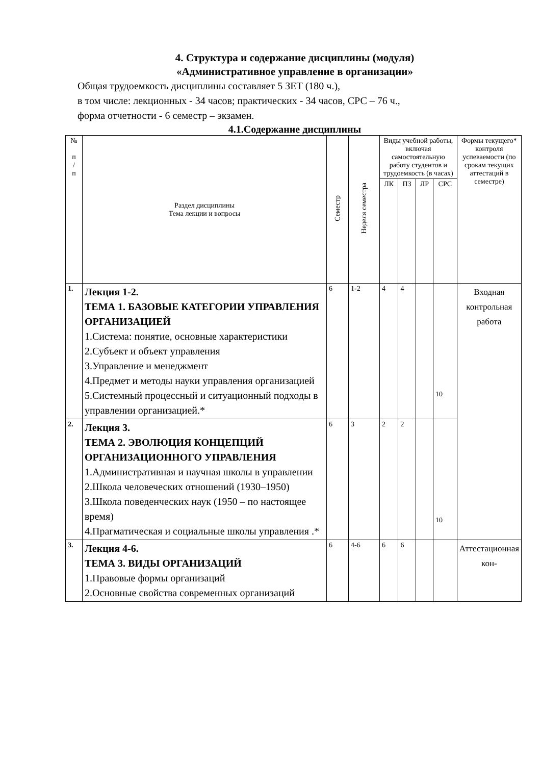4. Структура и содержание дисциплины (модуля)
«Административное управление в организации»
Общая трудоемкость дисциплины составляет 5 ЗЕТ (180 ч.),
в том числе: лекционных - 34 часов; практических - 34 часов, СРС – 76 ч.,
форма отчетности - 6 семестр – экзамен.
4.1.Содержание дисциплины
| № п / п | Раздел дисциплины Тема лекции и вопросы | Семестр | Неделя семестра | Виды учебной работы, включая самостоятельную работу студентов и трудоемкость (в часах) | | | | Формы текущего* контроля успеваемости (по срокам текущих аттестаций в семестре) |
| --- | --- | --- | --- | --- | --- | --- | --- | --- |
| | | | | ЛК | ПЗ | ЛР | СРС | |
| 1. | Лекция 1-2. ТЕМА 1. БАЗОВЫЕ КАТЕГОРИИ УПРАВЛЕНИЯ ОРГАНИЗАЦИЕЙ 1.Система: понятие, основные характеристики 2.Субъект и объект управления 3.Управление и менеджмент 4.Предмет и методы науки управления организацией 5.Системный процессный и ситуационный подходы в управлении организацией.* | 6 | 1-2 | 4 | 4 | | 10 | Входная контрольная работа |
| 2. | Лекция 3. ТЕМА 2. ЭВОЛЮЦИЯ КОНЦЕПЦИЙ ОРГАНИЗАЦИОННОГО УПРАВЛЕНИЯ 1.Административная и научная школы в управлении 2.Школа человеческих отношений (1930–1950) 3.Школа поведенческих наук (1950 – по настоящее время) 4.Прагматическая и социальные школы управления .* | 6 | 3 | 2 | 2 | | 10 | |
| 3. | Лекция 4-6. ТЕМА 3. ВИДЫ ОРГАНИЗАЦИЙ 1.Правовые формы организаций 2.Основные свойства современных организаций | 6 | 4-6 | 6 | 6 | | | Аттестационная кон- |